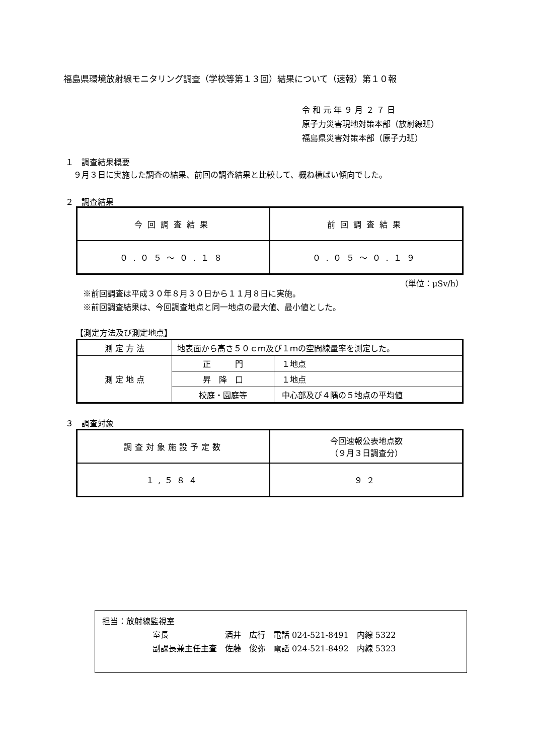福島県環境放射線モニタリング調査（学校等第１３回）結果について（速報）第１０報
令 和 元 年 ９ 月 ２ ７ 日
原子力災害現地対策本部（放射線班）
福島県災害対策本部（原子力班）
１　調査結果概要
　９月３日に実施した調査の結果、前回の調査結果と比較して、概ね横ばい傾向でした。
２　調査結果
| 今回調査結果 | 前回調査結果 |
| ０.０５～０.１８ | ０.０５～０.１９ |
（単位：μSv/h）
※前回調査は平成３０年８月３０日から１１月８日に実施。
※前回調査結果は、今回調査地点と同一地点の最大値、最小値とした。
【測定方法及び測定地点】
| 測 定 方 法 | 地表面から高さ５０ｃｍ及び１ｍの空間線量率を測定した。 | |
| 測 定 地 点 | 正 門 | １地点 |
| | 昇 降 口 | １地点 |
| | 校庭・園庭等 | 中心部及び４隅の５地点の平均値 |
３　調査対象
| 調査対象施設予定数 | 今回速報公表地点数 （９月３日調査分） |
| １,５８４ | ９２ |
担当：放射線監視室
室長　　　　　　　酒井　広行　電話 024-521-8491　内線 5322
副課長兼主任主査　佐藤　俊弥　電話 024-521-8492　内線 5323